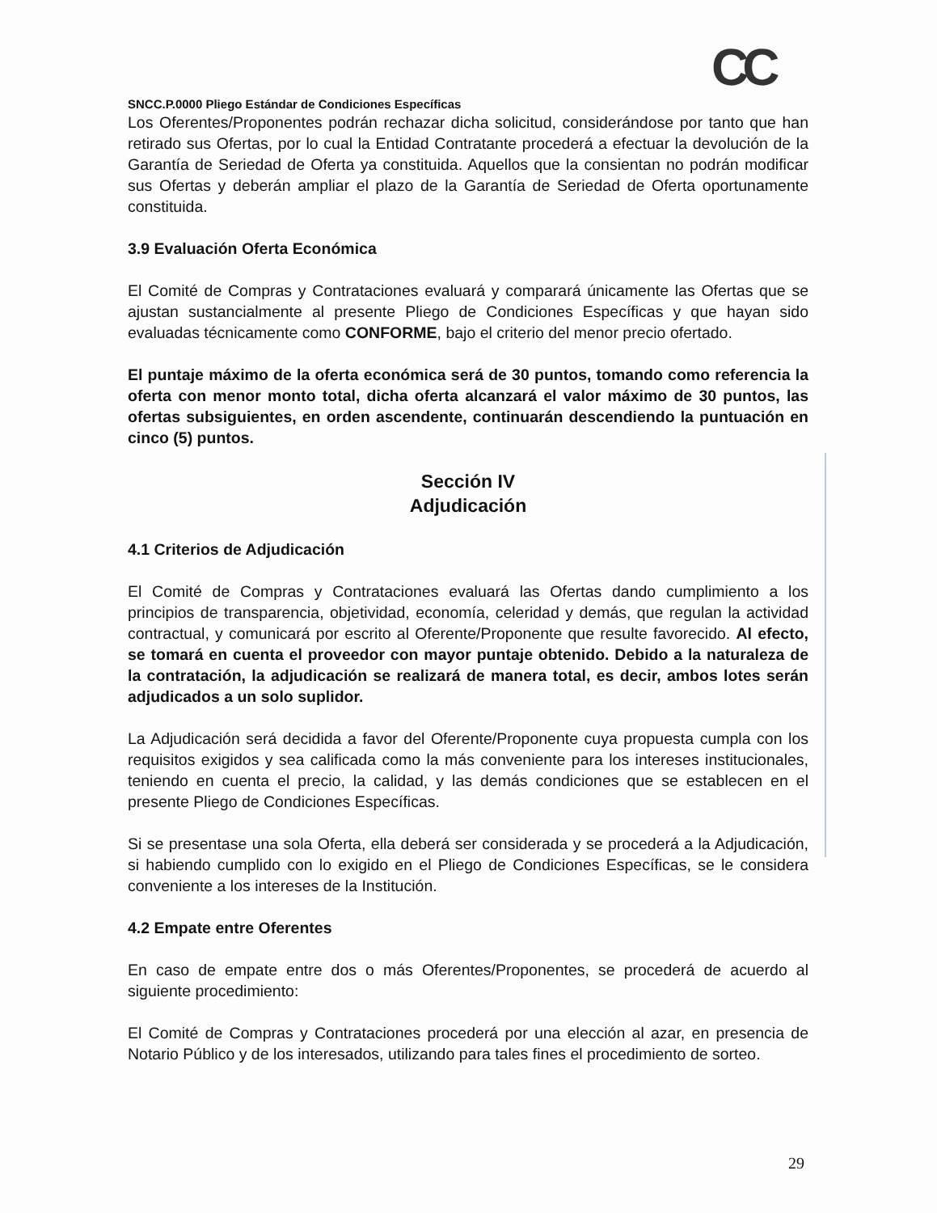CC
SNCC.P.0000 Pliego Estándar de Condiciones Específicas
Los Oferentes/Proponentes podrán rechazar dicha solicitud, considerándose por tanto que han retirado sus Ofertas, por lo cual la Entidad Contratante procederá a efectuar la devolución de la Garantía de Seriedad de Oferta ya constituida. Aquellos que la consientan no podrán modificar sus Ofertas y deberán ampliar el plazo de la Garantía de Seriedad de Oferta oportunamente constituida.
3.9 Evaluación Oferta Económica
El Comité de Compras y Contrataciones evaluará y comparará únicamente las Ofertas que se ajustan sustancialmente al presente Pliego de Condiciones Específicas y que hayan sido evaluadas técnicamente como CONFORME, bajo el criterio del menor precio ofertado.
El puntaje máximo de la oferta económica será de 30 puntos, tomando como referencia la oferta con menor monto total, dicha oferta alcanzará el valor máximo de 30 puntos, las ofertas subsiguientes, en orden ascendente, continuarán descendiendo la puntuación en cinco (5) puntos.
Sección IV
Adjudicación
4.1 Criterios de Adjudicación
El Comité de Compras y Contrataciones evaluará las Ofertas dando cumplimiento a los principios de transparencia, objetividad, economía, celeridad y demás, que regulan la actividad contractual, y comunicará por escrito al Oferente/Proponente que resulte favorecido. Al efecto, se tomará en cuenta el proveedor con mayor puntaje obtenido. Debido a la naturaleza de la contratación, la adjudicación se realizará de manera total, es decir, ambos lotes serán adjudicados a un solo suplidor.
La Adjudicación será decidida a favor del Oferente/Proponente cuya propuesta cumpla con los requisitos exigidos y sea calificada como la más conveniente para los intereses institucionales, teniendo en cuenta el precio, la calidad, y las demás condiciones que se establecen en el presente Pliego de Condiciones Específicas.
Si se presentase una sola Oferta, ella deberá ser considerada y se procederá a la Adjudicación, si habiendo cumplido con lo exigido en el Pliego de Condiciones Específicas, se le considera conveniente a los intereses de la Institución.
4.2 Empate entre Oferentes
En caso de empate entre dos o más Oferentes/Proponentes, se procederá de acuerdo al siguiente procedimiento:
El Comité de Compras y Contrataciones procederá por una elección al azar, en presencia de Notario Público y de los interesados, utilizando para tales fines el procedimiento de sorteo.
29